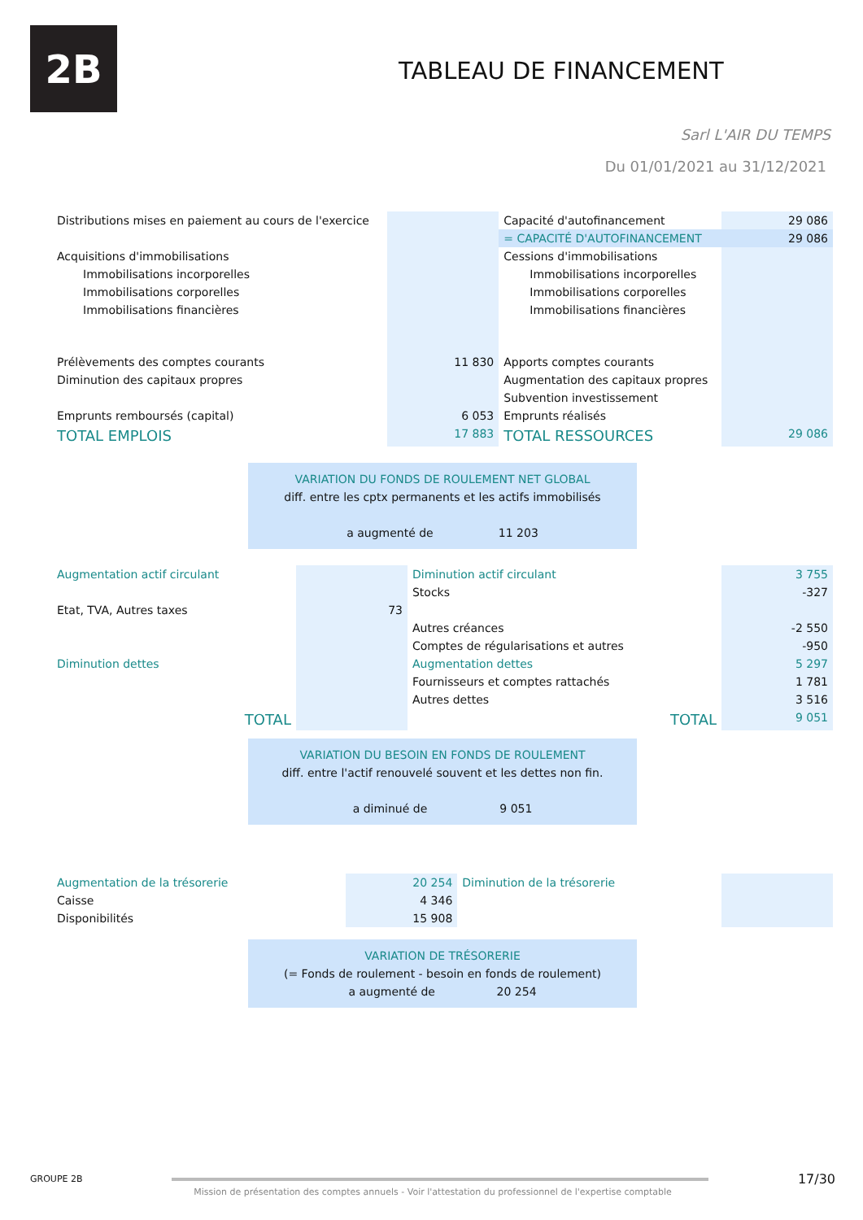2B
TABLEAU DE FINANCEMENT
Sarl L'AIR DU TEMPS
Du 01/01/2021 au 31/12/2021
| Distributions mises en paiement au cours de l'exercice | | Capacité d'autofinancement | 29 086 |
| | | = CAPACITÉ D'AUTOFINANCEMENT | 29 086 |
| Acquisitions d'immobilisations | | Cessions d'immobilisations | |
| Immobilisations incorporelles | | Immobilisations incorporelles | |
| Immobilisations corporelles | | Immobilisations corporelles | |
| Immobilisations financières | | Immobilisations financières | |
| Prélèvements des comptes courants | 11 830 | Apports comptes courants | |
| Diminution des capitaux propres | | Augmentation des capitaux propres | |
| | | Subvention investissement | |
| Emprunts remboursés (capital) | 6 053 | Emprunts réalisés | |
| TOTAL EMPLOIS | 17 883 | TOTAL RESSOURCES | 29 086 |
VARIATION DU FONDS DE ROULEMENT NET GLOBAL
diff. entre les cptx permanents et les actifs immobilisés
a augmenté de 11 203
| Augmentation actif circulant | | Diminution actif circulant | 3 755 |
| | | Stocks | -327 |
| Etat, TVA, Autres taxes | 73 | | |
| | | Autres créances | -2 550 |
| | | Comptes de régularisations et autres | -950 |
| Diminution dettes | | Augmentation dettes | 5 297 |
| | | Fournisseurs et comptes rattachés | 1 781 |
| | | Autres dettes | 3 516 |
| TOTAL | | TOTAL | 9 051 |
VARIATION DU BESOIN EN FONDS DE ROULEMENT
diff. entre l'actif renouvelé souvent et les dettes non fin.
a diminué de 9 051
| Augmentation de la trésorerie | 20 254 | Diminution de la trésorerie | |
| Caisse | 4 346 | | |
| Disponibilités | 15 908 | | |
VARIATION DE TRÉSORERIE
(= Fonds de roulement - besoin en fonds de roulement)
a augmenté de 20 254
GROUPE 2B 17/30
Mission de présentation des comptes annuels - Voir l'attestation du professionnel de l'expertise comptable